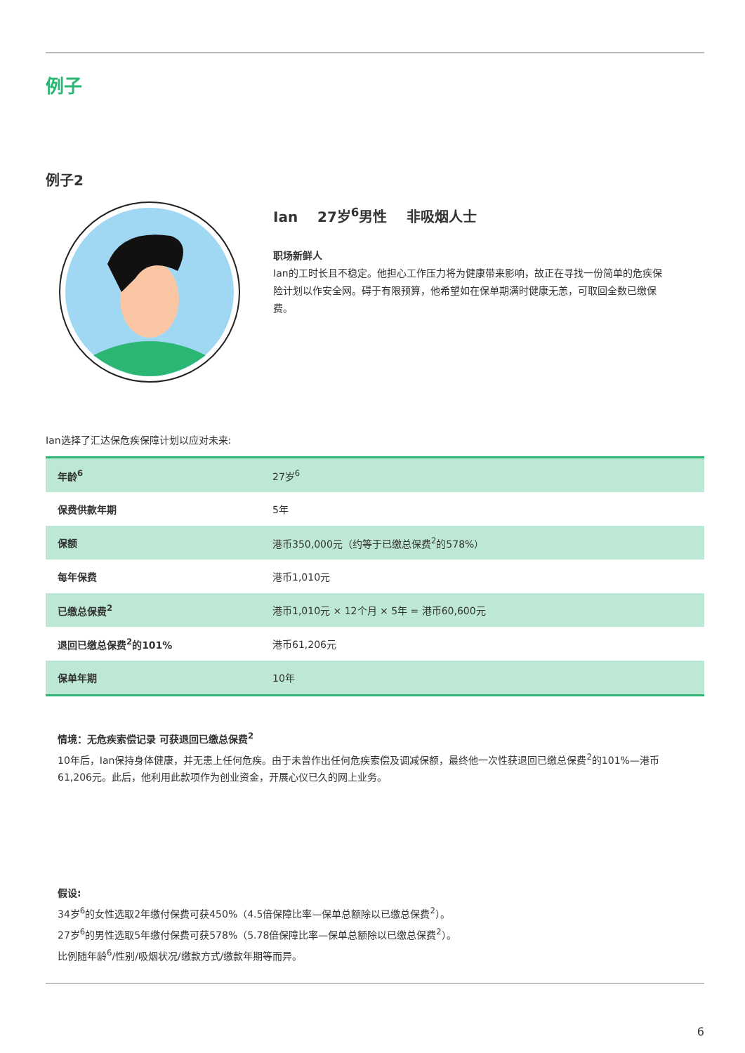例子
例子2
Ian 27岁<sup>6</sup>男性 非吸烟人士
职场新鲜人
Ian的工时长且不稳定。他担心工作压力将为健康带来影响，故正在寻找一份简单的危疾保险计划以作安全网。碍于有限预算，他希望如在保单期满时健康无恙，可取回全数已缴保费。
Ian选择了汇达保危疾保障计划以应对未来:
| 年龄<sup>6</sup> | 27岁<sup>6</sup> |
| 保费供款年期 | 5年 |
| 保额 | 港币350,000元（约等于已缴总保费<sup>2</sup>的578%） |
| 每年保费 | 港币1,010元 |
| 已缴总保费<sup>2</sup> | 港币1,010元 × 12个月 × 5年 = 港币60,600元 |
| 退回已缴总保费<sup>2</sup>的101% | 港币61,206元 |
| 保单年期 | 10年 |
情境：无危疾索偿记录 可获退回已缴总保费<sup>2</sup>
10年后，Ian保持身体健康，并无患上任何危疾。由于未曾作出任何危疾索偿及调减保额，最终他一次性获退回已缴总保费<sup>2</sup>的101%—港币61,206元。此后，他利用此款项作为创业资金，开展心仪已久的网上业务。
假设:
34岁<sup>6</sup>的女性选取2年缴付保费可获450%（4.5倍保障比率—保单总额除以已缴总保费<sup>2</sup>）。
27岁<sup>6</sup>的男性选取5年缴付保费可获578%（5.78倍保障比率—保单总额除以已缴总保费<sup>2</sup>）。
比例随年龄<sup>6</sup>/性别/吸烟状况/缴款方式/缴款年期等而异。
6